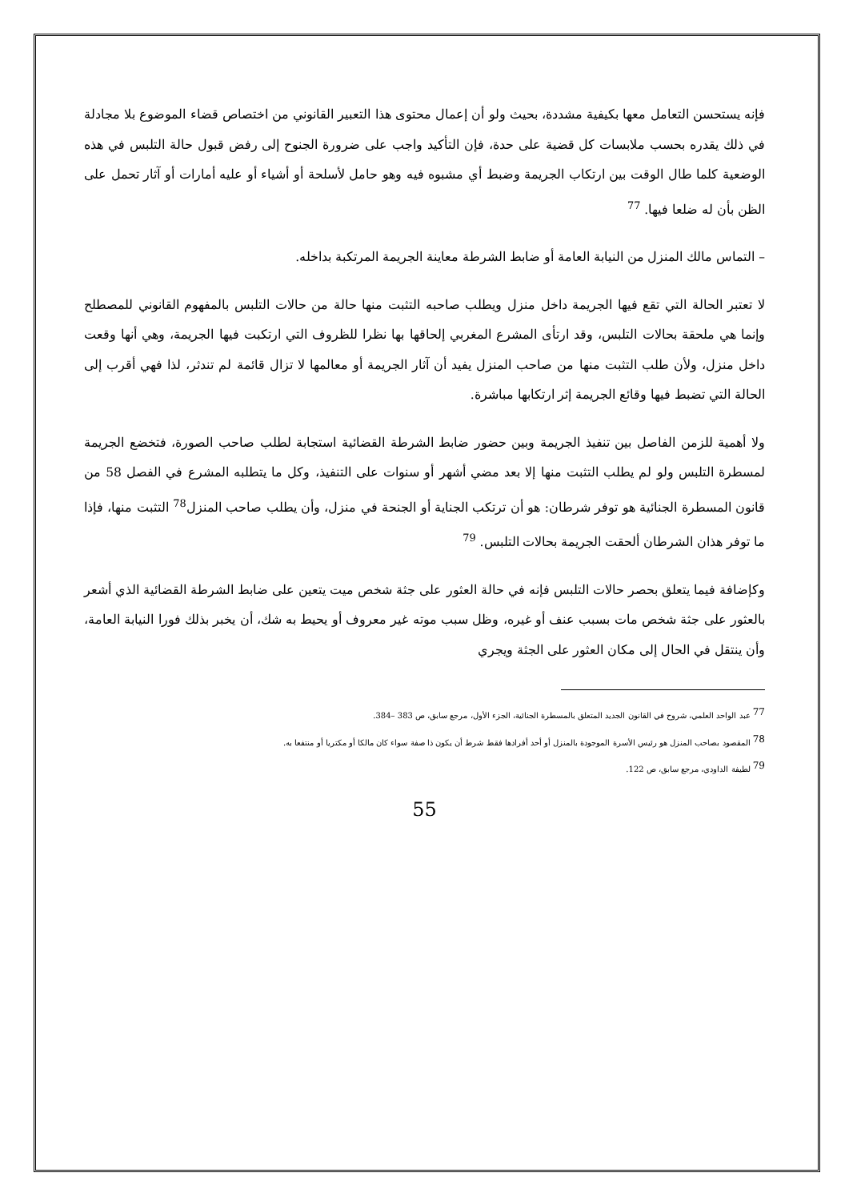فإنه يستحسن التعامل معها بكيفية مشددة، بحيث ولو أن إعمال محتوى هذا التعبير القانوني من اختصاص قضاء الموضوع بلا مجادلة في ذلك يقدره بحسب ملابسات كل قضية على حدة، فإن التأكيد واجب على ضرورة الجنوح إلى رفض قبول حالة التلبس في هذه الوضعية كلما طال الوقت بين ارتكاب الجريمة وضبط أي مشبوه فيه وهو حامل لأسلحة أو أشياء أو عليه أمارات أو آثار تحمل على الظن بأن له ضلعا فيها. <sup>77</sup>
– التماس مالك المنزل من النيابة العامة أو ضابط الشرطة معاينة الجريمة المرتكبة بداخله.
لا تعتبر الحالة التي تقع فيها الجريمة داخل منزل ويطلب صاحبه التثبت منها حالة من حالات التلبس بالمفهوم القانوني للمصطلح وإنما هي ملحقة بحالات التلبس، وقد ارتأى المشرع المغربي إلحاقها بها نظرا للظروف التي ارتكبت فيها الجريمة، وهي أنها وقعت داخل منزل، ولأن طلب التثبت منها من صاحب المنزل يفيد أن آثار الجريمة أو معالمها لا تزال قائمة لم تندثر، لذا فهي أقرب إلى الحالة التي تضبط فيها وقائع الجريمة إثر ارتكابها مباشرة.
ولا أهمية للزمن الفاصل بين تنفيذ الجريمة وبين حضور ضابط الشرطة القضائية استجابة لطلب صاحب الصورة، فتخضع الجريمة لمسطرة التلبس ولو لم يطلب التثبت منها إلا بعد مضي أشهر أو سنوات على التنفيذ، وكل ما يتطلبه المشرع في الفصل 58 من قانون المسطرة الجنائية هو توفر شرطان: هو أن ترتكب الجناية أو الجنحة في منزل، وأن يطلب صاحب المنزل<sup>78</sup> التثبت منها، فإذا ما توفر هذان الشرطان ألحقت الجريمة بحالات التلبس. <sup>79</sup>
وكإضافة فيما يتعلق بحصر حالات التلبس فإنه في حالة العثور على جثة شخص ميت يتعين على ضابط الشرطة القضائية الذي أشعر بالعثور على جثة شخص مات بسبب عنف أو غيره، وظل سبب موته غير معروف أو يحيط به شك، أن يخبر بذلك فورا النيابة العامة، وأن ينتقل في الحال إلى مكان العثور على الجثة ويجري
<sup>77</sup> عبد الواحد العلمي، شروح في القانون الجديد المتعلق بالمسطرة الجنائية، الجزء الأول، مرجع سابق، ص 383 –384.
<sup>78</sup> المقصود بصاحب المنزل هو رئيس الأسرة الموجودة بالمنزل أو أحد أفرادها فقط شرط أن يكون ذا صفة سواء كان مالكا أو مكتريا أو منتفعا به.
<sup>79</sup> لطيفة الداودي، مرجع سابق، ص 122.
55